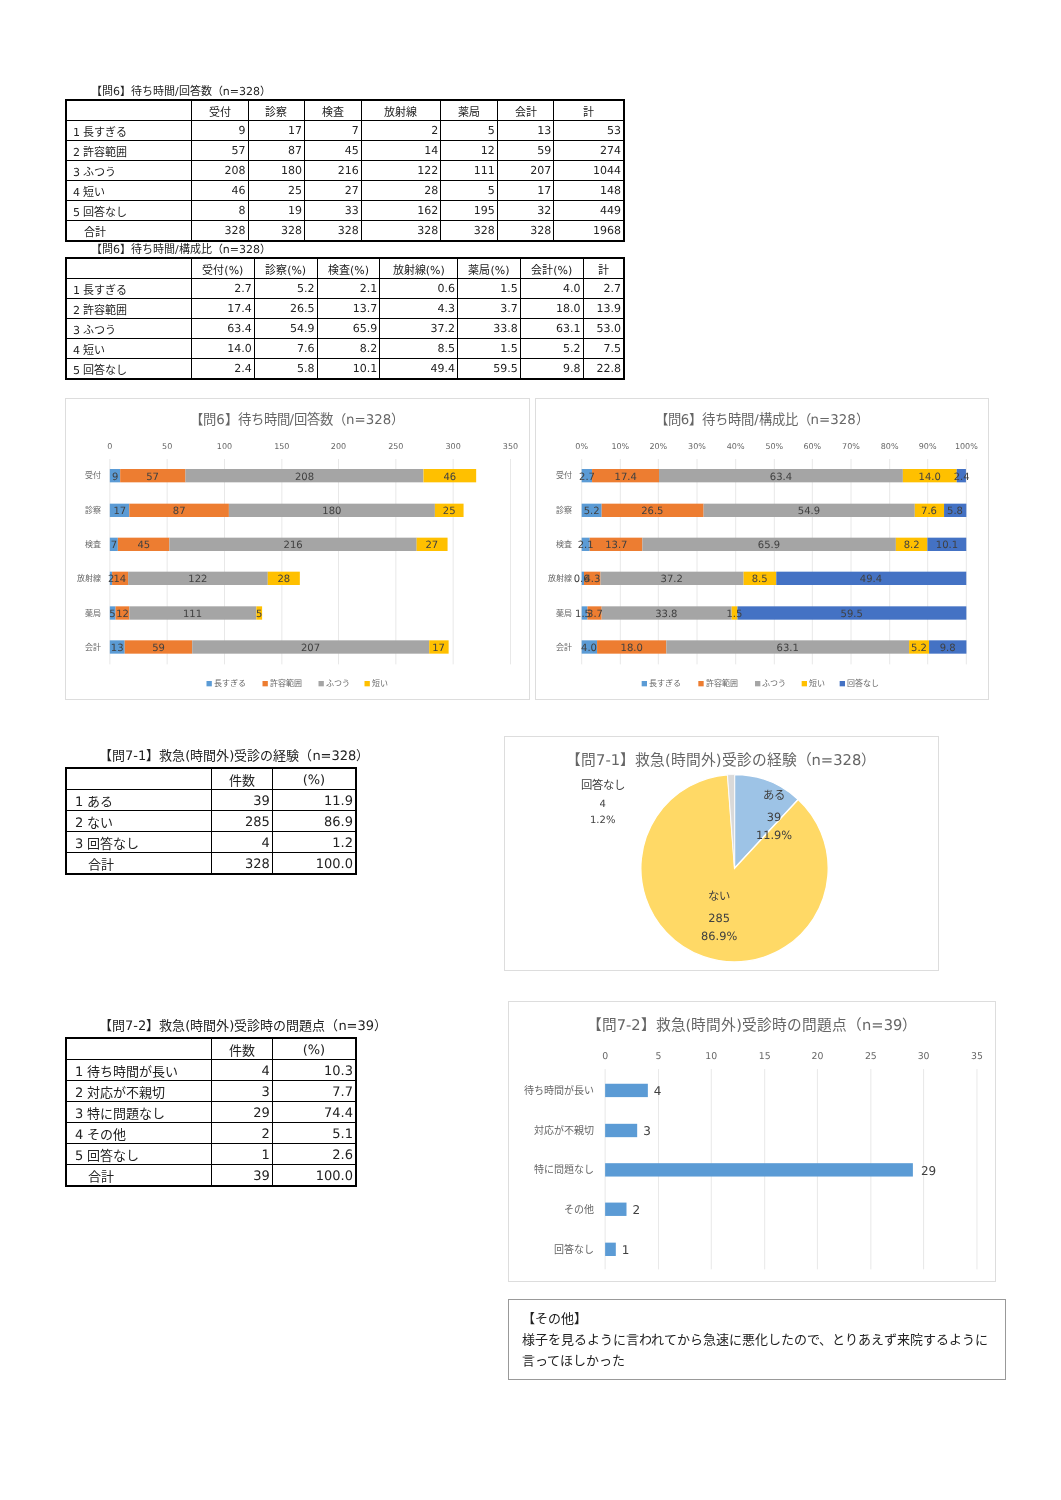【問6】待ち時間/回答数（n=328）
| | 受付 | 診察 | 検査 | 放射線 | 薬局 | 会計 | 計 |
| --- | --- | --- | --- | --- | --- | --- | --- |
| 1 長すぎる | 9 | 17 | 7 | 2 | 5 | 13 | 53 |
| 2 許容範囲 | 57 | 87 | 45 | 14 | 12 | 59 | 274 |
| 3 ふつう | 208 | 180 | 216 | 122 | 111 | 207 | 1044 |
| 4 短い | 46 | 25 | 27 | 28 | 5 | 17 | 148 |
| 5 回答なし | 8 | 19 | 33 | 162 | 195 | 32 | 449 |
| 合計 | 328 | 328 | 328 | 328 | 328 | 328 | 1968 |
【問6】待ち時間/構成比（n=328）
| | 受付(%) | 診察(%) | 検査(%) | 放射線(%) | 薬局(%) | 会計(%) | 計 |
| --- | --- | --- | --- | --- | --- | --- | --- |
| 1 長すぎる | 2.7 | 5.2 | 2.1 | 0.6 | 1.5 | 4.0 | 2.7 |
| 2 許容範囲 | 17.4 | 26.5 | 13.7 | 4.3 | 3.7 | 18.0 | 13.9 |
| 3 ふつう | 63.4 | 54.9 | 65.9 | 37.2 | 33.8 | 63.1 | 53.0 |
| 4 短い | 14.0 | 7.6 | 8.2 | 8.5 | 1.5 | 5.2 | 7.5 |
| 5 回答なし | 2.4 | 5.8 | 10.1 | 49.4 | 59.5 | 9.8 | 22.8 |
【問6】待ち時間/回答数（n=328）
0
50
100
150
200
250
300
350
受付
診察
検査
放射線
薬局
会計
9
57
208
46
17
87
180
25
7
45
216
27
2
14
122
28
5
12
111
5
13
59
207
17
長すぎる
許容範囲
ふつう
短い
【問6】待ち時間/構成比（n=328）
0%
10%
20%
30%
40%
50%
60%
70%
80%
90%
100%
受付
診察
検査
放射線
薬局
会計
2.7
17.4
63.4
14.0
2.4
5.2
26.5
54.9
7.6
5.8
2.1
13.7
65.9
8.2
10.1
0.6
4.3
37.2
8.5
49.4
1.5
3.7
33.8
1.5
59.5
4.0
18.0
63.1
5.2
9.8
長すぎる
許容範囲
ふつう
短い
回答なし
【問7-1】救急(時間外)受診の経験（n=328）
| | 件数 | (%) |
| 1 ある | 39 | 11.9 |
| 2 ない | 285 | 86.9 |
| 3 回答なし | 4 | 1.2 |
| 合計 | 328 | 100.0 |
【問7-1】救急(時間外)受診の経験（n=328）
回答なし
4
1.2%
ある
39
11.9%
ない
285
86.9%
【問7-2】救急(時間外)受診時の問題点（n=39）
| | 件数 | (%) |
| 1 待ち時間が長い | 4 | 10.3 |
| 2 対応が不親切 | 3 | 7.7 |
| 3 特に問題なし | 29 | 74.4 |
| 4 その他 | 2 | 5.1 |
| 5 回答なし | 1 | 2.6 |
| 合計 | 39 | 100.0 |
【問7-2】救急(時間外)受診時の問題点（n=39）
0
5
10
15
20
25
30
35
待ち時間が長い
対応が不親切
特に問題なし
その他
回答なし
4
3
29
2
1
【その他】
様子を見るように言われてから急速に悪化したので、とりあえず来院するように言ってほしかった